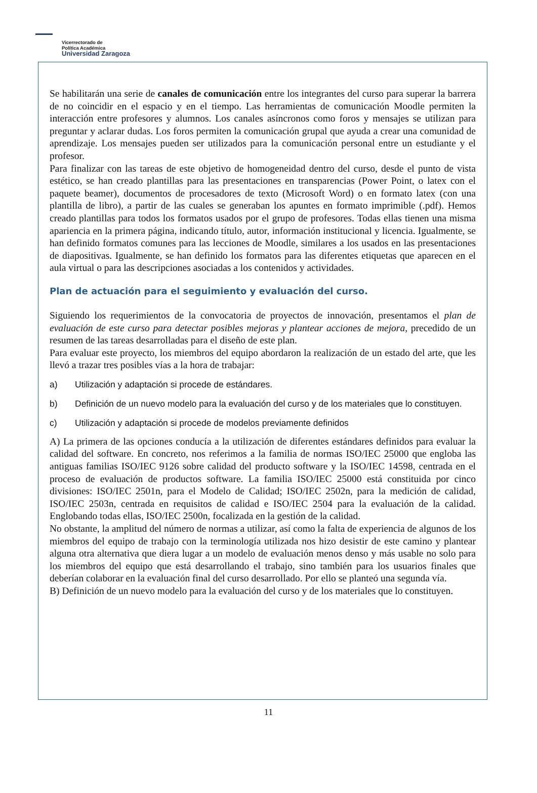Vicerrectorado de
Política Académica
Universidad Zaragoza
Se habilitarán una serie de canales de comunicación entre los integrantes del curso para superar la barrera de no coincidir en el espacio y en el tiempo. Las herramientas de comunicación Moodle permiten la interacción entre profesores y alumnos. Los canales asíncronos como foros y mensajes se utilizan para preguntar y aclarar dudas. Los foros permiten la comunicación grupal que ayuda a crear una comunidad de aprendizaje. Los mensajes pueden ser utilizados para la comunicación personal entre un estudiante y el profesor.
Para finalizar con las tareas de este objetivo de homogeneidad dentro del curso, desde el punto de vista estético, se han creado plantillas para las presentaciones en transparencias (Power Point, o latex con el paquete beamer), documentos de procesadores de texto (Microsoft Word) o en formato latex (con una plantilla de libro), a partir de las cuales se generaban los apuntes en formato imprimible (.pdf). Hemos creado plantillas para todos los formatos usados por el grupo de profesores. Todas ellas tienen una misma apariencia en la primera página, indicando título, autor, información institucional y licencia. Igualmente, se han definido formatos comunes para las lecciones de Moodle, similares a los usados en las presentaciones de diapositivas. Igualmente, se han definido los formatos para las diferentes etiquetas que aparecen en el aula virtual o para las descripciones asociadas a los contenidos y actividades.
Plan de actuación para el seguimiento y evaluación del curso.
Siguiendo los requerimientos de la convocatoria de proyectos de innovación, presentamos el plan de evaluación de este curso para detectar posibles mejoras y plantear acciones de mejora, precedido de un resumen de las tareas desarrolladas para el diseño de este plan.
Para evaluar este proyecto, los miembros del equipo abordaron la realización de un estado del arte, que les llevó a trazar tres posibles vías a la hora de trabajar:
a) Utilización y adaptación si procede de estándares.
b) Definición de un nuevo modelo para la evaluación del curso y de los materiales que lo constituyen.
c) Utilización y adaptación si procede de modelos previamente definidos
A) La primera de las opciones conducía a la utilización de diferentes estándares definidos para evaluar la calidad del software. En concreto, nos referimos a la familia de normas ISO/IEC 25000 que engloba las antiguas familias ISO/IEC 9126 sobre calidad del producto software y la ISO/IEC 14598, centrada en el proceso de evaluación de productos software. La familia ISO/IEC 25000 está constituida por cinco divisiones: ISO/IEC 2501n, para el Modelo de Calidad; ISO/IEC 2502n, para la medición de calidad, ISO/IEC 2503n, centrada en requisitos de calidad e ISO/IEC 2504 para la evaluación de la calidad. Englobando todas ellas, ISO/IEC 2500n, focalizada en la gestión de la calidad.
No obstante, la amplitud del número de normas a utilizar, así como la falta de experiencia de algunos de los miembros del equipo de trabajo con la terminología utilizada nos hizo desistir de este camino y plantear alguna otra alternativa que diera lugar a un modelo de evaluación menos denso y más usable no solo para los miembros del equipo que está desarrollando el trabajo, sino también para los usuarios finales que deberían colaborar en la evaluación final del curso desarrollado. Por ello se planteó una segunda vía.
B) Definición de un nuevo modelo para la evaluación del curso y de los materiales que lo constituyen.
11